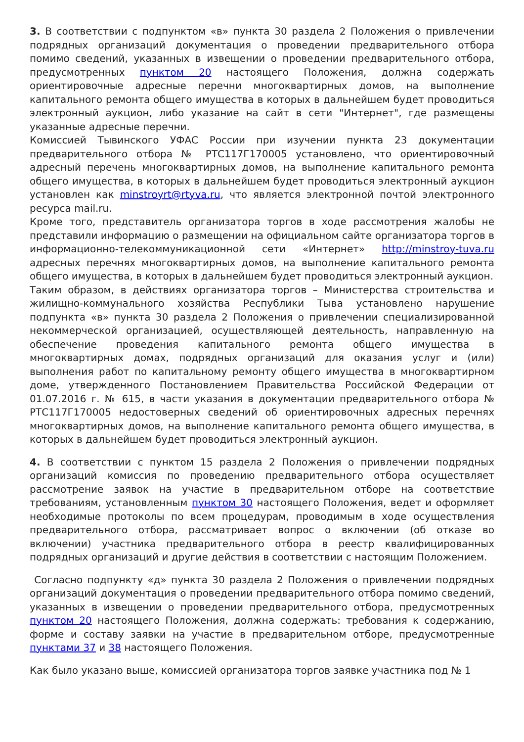3. В соответствии с подпунктом «в» пункта 30 раздела 2 Положения о привлечении подрядных организаций документация о проведении предварительного отбора помимо сведений, указанных в извещении о проведении предварительного отбора, предусмотренных пунктом 20 настоящего Положения, должна содержать ориентировочные адресные перечни многоквартирных домов, на выполнение капитального ремонта общего имущества в которых в дальнейшем будет проводиться электронный аукцион, либо указание на сайт в сети "Интернет", где размещены указанные адресные перечни.
Комиссией Тывинского УФАС России при изучении пункта 23 документации предварительного отбора № РТС117Г170005 установлено, что ориентировочный адресный перечень многоквартирных домов, на выполнение капитального ремонта общего имущества, в которых в дальнейшем будет проводиться электронный аукцион установлен как minstroyrt@rtyva.ru, что является электронной почтой электронного ресурса mail.ru.
Кроме того, представитель организатора торгов в ходе рассмотрения жалобы не представили информацию о размещении на официальном сайте организатора торгов в информационно-телекоммуникационной сети «Интернет» http://minstroy-tuva.ru адресных перечнях многоквартирных домов, на выполнение капитального ремонта общего имущества, в которых в дальнейшем будет проводиться электронный аукцион.
Таким образом, в действиях организатора торгов – Министерства строительства и жилищно-коммунального хозяйства Республики Тыва установлено нарушение подпункта «в» пункта 30 раздела 2 Положения о привлечении специализированной некоммерческой организацией, осуществляющей деятельность, направленную на обеспечение проведения капитального ремонта общего имущества в многоквартирных домах, подрядных организаций для оказания услуг и (или) выполнения работ по капитальному ремонту общего имущества в многоквартирном доме, утвержденного Постановлением Правительства Российской Федерации от 01.07.2016 г. № 615, в части указания в документации предварительного отбора № РТС117Г170005 недостоверных сведений об ориентировочных адресных перечнях многоквартирных домов, на выполнение капитального ремонта общего имущества, в которых в дальнейшем будет проводиться электронный аукцион.
4. В соответствии с пунктом 15 раздела 2 Положения о привлечении подрядных организаций комиссия по проведению предварительного отбора осуществляет рассмотрение заявок на участие в предварительном отборе на соответствие требованиям, установленным пунктом 30 настоящего Положения, ведет и оформляет необходимые протоколы по всем процедурам, проводимым в ходе осуществления предварительного отбора, рассматривает вопрос о включении (об отказе во включении) участника предварительного отбора в реестр квалифицированных подрядных организаций и другие действия в соответствии с настоящим Положением.
Согласно подпункту «д» пункта 30 раздела 2 Положения о привлечении подрядных организаций документация о проведении предварительного отбора помимо сведений, указанных в извещении о проведении предварительного отбора, предусмотренных пунктом 20 настоящего Положения, должна содержать: требования к содержанию, форме и составу заявки на участие в предварительном отборе, предусмотренные пунктами 37 и 38 настоящего Положения.
Как было указано выше, комиссией организатора торгов заявке участника под № 1